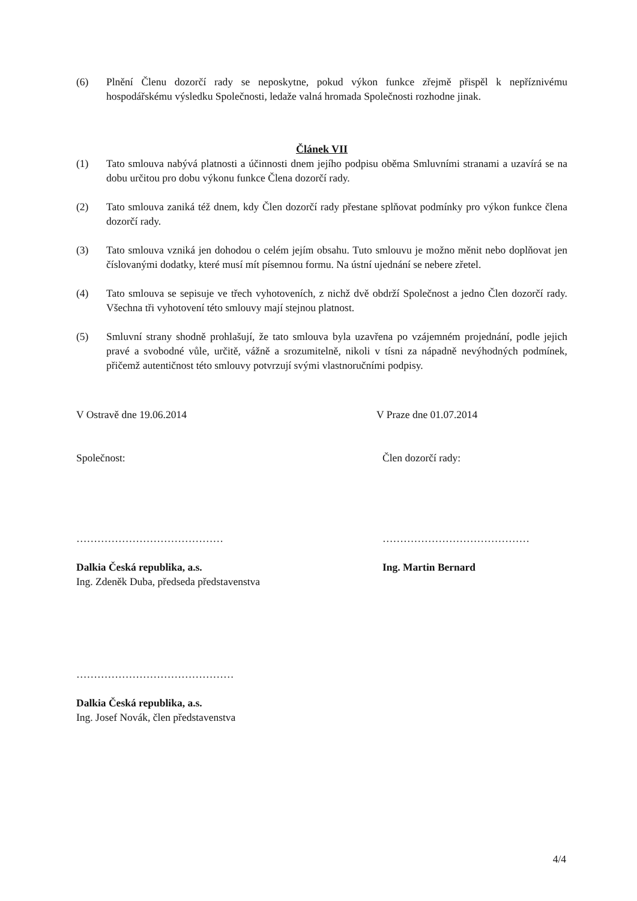(6) Plnění Členu dozorčí rady se neposkytne, pokud výkon funkce zřejmě přispěl k nepříznivému hospodářskému výsledku Společnosti, ledaže valná hromada Společnosti rozhodne jinak.
Článek VII
(1) Tato smlouva nabývá platnosti a účinnosti dnem jejího podpisu oběma Smluvními stranami a uzavírá se na dobu určitou pro dobu výkonu funkce Člena dozorčí rady.
(2) Tato smlouva zaniká též dnem, kdy Člen dozorčí rady přestane splňovat podmínky pro výkon funkce člena dozorčí rady.
(3) Tato smlouva vzniká jen dohodou o celém jejím obsahu. Tuto smlouvu je možno měnit nebo doplňovat jen číslovanými dodatky, které musí mít písemnou formu. Na ústní ujednání se nebere zřetel.
(4) Tato smlouva se sepisuje ve třech vyhotoveních, z nichž dvě obdrží Společnost a jedno Člen dozorčí rady. Všechna tři vyhotovení této smlouvy mají stejnou platnost.
(5) Smluvní strany shodně prohlašují, že tato smlouva byla uzavřena po vzájemném projednání, podle jejich pravé a svobodné vůle, určitě, vážně a srozumitelně, nikoli v tísni za nápadně nevýhodných podmínek, přičemž autentičnost této smlouvy potvrzují svými vlastnoručními podpisy.
V Ostravě dne 19.06.2014 V Praze dne 01.07.2014
Společnost: Člen dozorčí rady:
…………………………………… ……………………………………
Dalkia Česká republika, a.s.
Ing. Zdeněk Duba, předseda představenstva
Ing. Martin Bernard
………………………………………
Dalkia Česká republika, a.s.
Ing. Josef Novák, člen představenstva
4/4